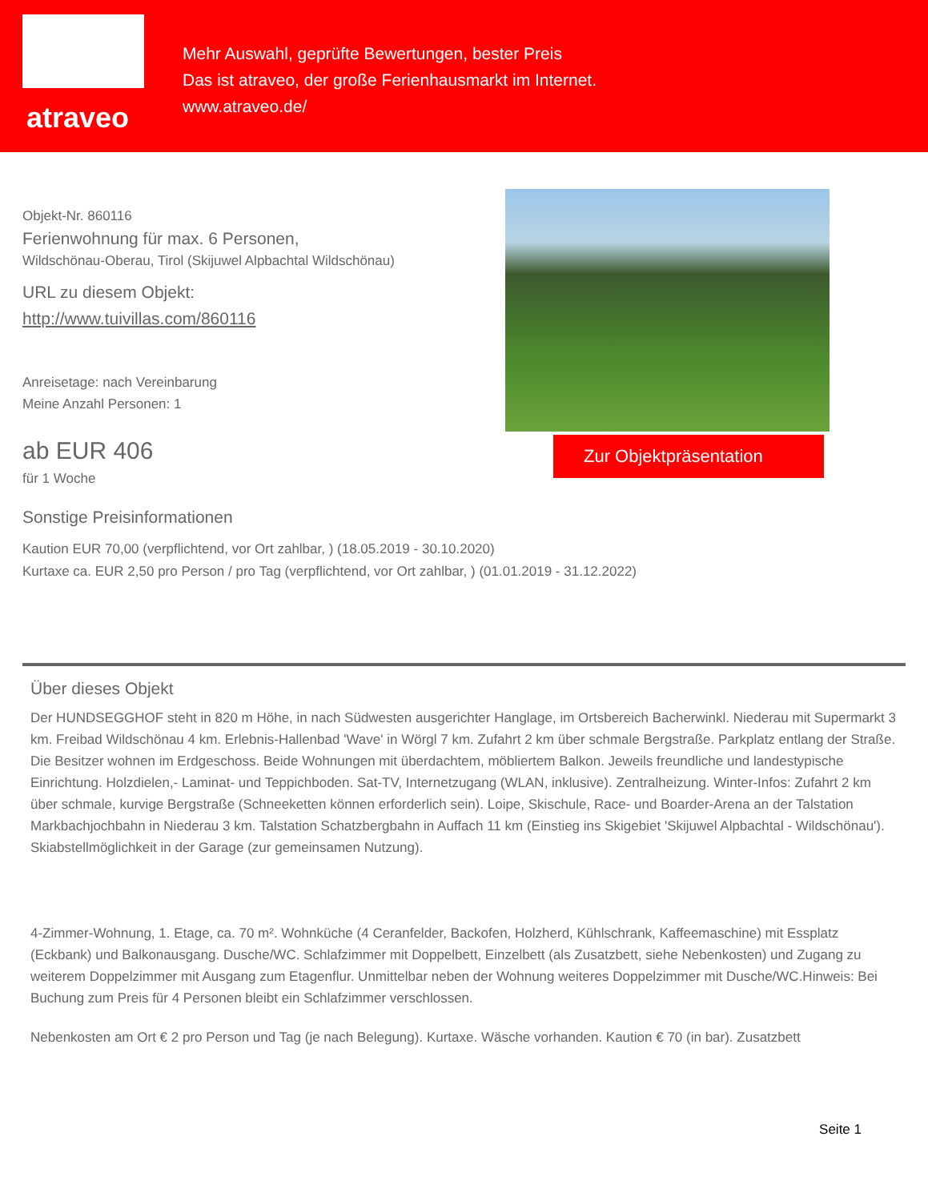atraveo
Mehr Auswahl, geprüfte Bewertungen, bester Preis
Das ist atraveo, der große Ferienhausmarkt im Internet.
www.atraveo.de/
Objekt-Nr. 860116
Ferienwohnung für max. 6 Personen,
Wildschönau-Oberau, Tirol (Skijuwel Alpbachtal Wildschönau)
URL zu diesem Objekt:
http://www.tuivillas.com/860116
Anreisetage: nach Vereinbarung
Meine Anzahl Personen: 1
ab EUR 406
für 1 Woche
Zur Objektpräsentation
Sonstige Preisinformationen
Kaution EUR 70,00 (verpflichtend, vor Ort zahlbar, ) (18.05.2019 - 30.10.2020)
Kurtaxe ca. EUR 2,50 pro Person / pro Tag (verpflichtend, vor Ort zahlbar, ) (01.01.2019 - 31.12.2022)
Über dieses Objekt
Der HUNDSEGGHOF steht in 820 m Höhe, in nach Südwesten ausgerichter Hanglage, im Ortsbereich Bacherwinkl. Niederau mit Supermarkt 3 km. Freibad Wildschönau 4 km. Erlebnis-Hallenbad 'Wave' in Wörgl 7 km. Zufahrt 2 km über schmale Bergstraße. Parkplatz entlang der Straße. Die Besitzer wohnen im Erdgeschoss. Beide Wohnungen mit überdachtem, möbliertem Balkon. Jeweils freundliche und landestypische Einrichtung. Holzdielen,- Laminat- und Teppichboden. Sat-TV, Internetzugang (WLAN, inklusive). Zentralheizung. Winter-Infos: Zufahrt 2 km über schmale, kurvige Bergstraße (Schneeketten können erforderlich sein). Loipe, Skischule, Race- und Boarder-Arena an der Talstation Markbachjochbahn in Niederau 3 km. Talstation Schatzbergbahn in Auffach 11 km (Einstieg ins Skigebiet 'Skijuwel Alpbachtal - Wildschönau'). Skiabstellmöglichkeit in der Garage (zur gemeinsamen Nutzung).
4-Zimmer-Wohnung, 1. Etage, ca. 70 m². Wohnküche (4 Ceranfelder, Backofen, Holzherd, Kühlschrank, Kaffeemaschine) mit Essplatz (Eckbank) und Balkonausgang. Dusche/WC. Schlafzimmer mit Doppelbett, Einzelbett (als Zusatzbett, siehe Nebenkosten) und Zugang zu weiterem Doppelzimmer mit Ausgang zum Etagenflur. Unmittelbar neben der Wohnung weiteres Doppelzimmer mit Dusche/WC.Hinweis: Bei Buchung zum Preis für 4 Personen bleibt ein Schlafzimmer verschlossen.
Nebenkosten am Ort € 2 pro Person und Tag (je nach Belegung). Kurtaxe. Wäsche vorhanden. Kaution € 70 (in bar). Zusatzbett
Seite 1